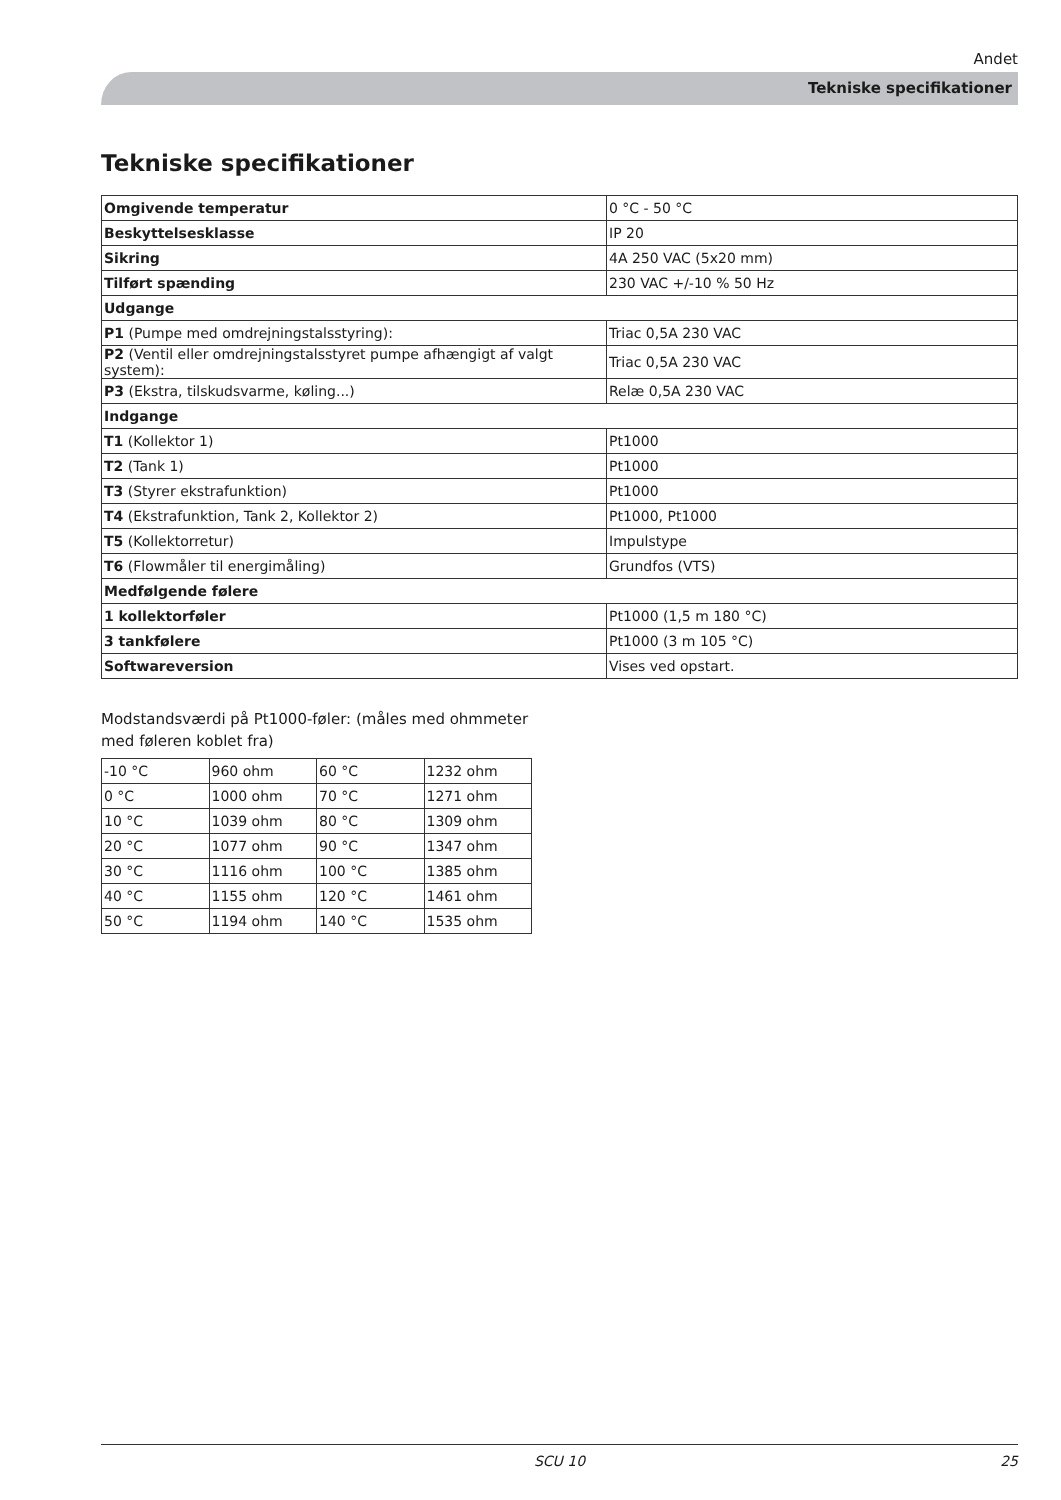Andet
Tekniske specifikationer
Tekniske specifikationer
| Omgivende temperatur | 0 °C - 50 °C |
| Beskyttelsesklasse | IP 20 |
| Sikring | 4A 250 VAC (5x20 mm) |
| Tilført spænding | 230 VAC +/-10 % 50 Hz |
| Udgange | |
| P1 (Pumpe med omdrejningstalsstyring): | Triac 0,5A 230 VAC |
| P2 (Ventil eller omdrejningstalsstyret pumpe afhængigt af valgt system): | Triac 0,5A 230 VAC |
| P3 (Ekstra, tilskudsvarme, køling...) | Relæ 0,5A 230 VAC |
| Indgange | |
| T1 (Kollektor 1) | Pt1000 |
| T2 (Tank 1) | Pt1000 |
| T3 (Styrer ekstrafunktion) | Pt1000 |
| T4 (Ekstrafunktion, Tank 2, Kollektor 2) | Pt1000, Pt1000 |
| T5 (Kollektorretur) | Impulstype |
| T6 (Flowmåler til energimåling) | Grundfos (VTS) |
| Medfølgende følere | |
| 1 kollektorføler | Pt1000 (1,5 m 180 °C) |
| 3 tankfølere | Pt1000 (3 m 105 °C) |
| Softwareversion | Vises ved opstart. |
Modstandsværdi på Pt1000-føler: (måles med ohmmeter
med føleren koblet fra)
| -10 °C | 960 ohm | 60 °C | 1232 ohm |
| 0 °C | 1000 ohm | 70 °C | 1271 ohm |
| 10 °C | 1039 ohm | 80 °C | 1309 ohm |
| 20 °C | 1077 ohm | 90 °C | 1347 ohm |
| 30 °C | 1116 ohm | 100 °C | 1385 ohm |
| 40 °C | 1155 ohm | 120 °C | 1461 ohm |
| 50 °C | 1194 ohm | 140 °C | 1535 ohm |
SCU 10 25